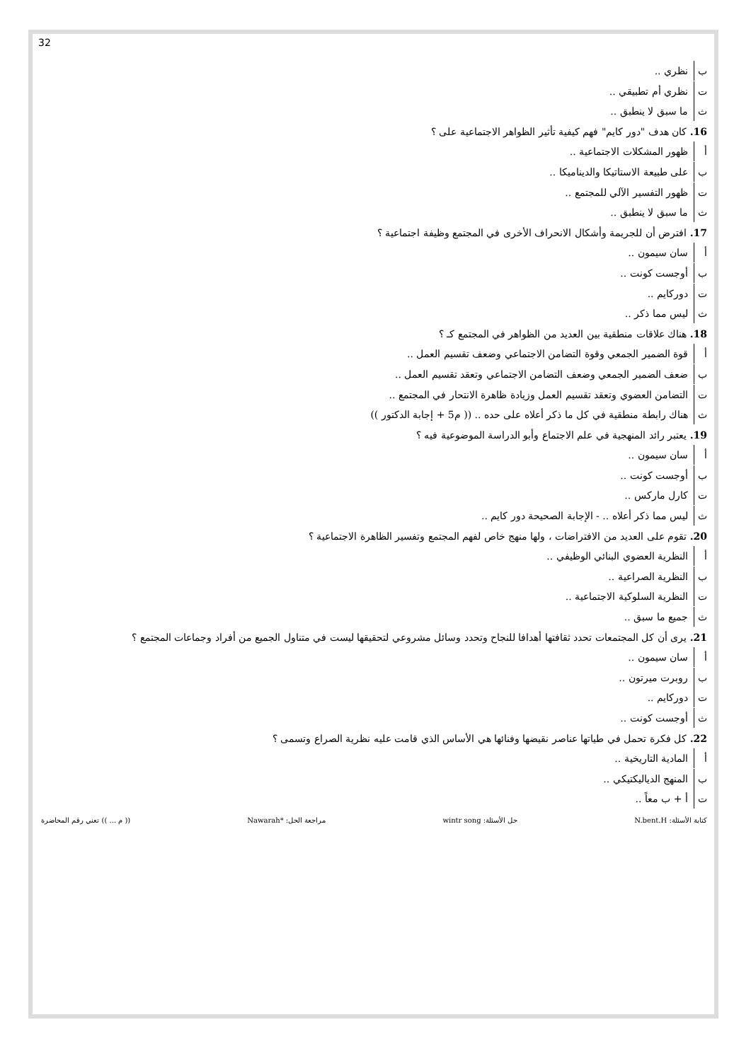32
ب نظري ..
ت نظري أم تطبيقي ..
ث ما سبق لا ينطبق ..
16. كان هدف "دور كايم" فهم كيفية تأثير الظواهر الاجتماعية على ؟
أ ظهور المشكلات الاجتماعية ..
ب على طبيعة الاستاتيكا والديناميكا ..
ت ظهور التفسير الآلي للمجتمع ..
ث ما سبق لا ينطبق ..
17. افترض أن للجريمة وأشكال الانحراف الأخرى في المجتمع وظيفة اجتماعية ؟
أ سان سيمون ..
ب أوجست كونت ..
ت دوركايم ..
ث ليس مما ذكر ..
18. هناك علاقات منطقية بين العديد من الظواهر في المجتمع كـ ؟
أ قوة الضمير الجمعي وقوة التضامن الاجتماعي وضعف تقسيم العمل ..
ب ضعف الضمير الجمعي وضعف التضامن الاجتماعي وتعقد تقسيم العمل ..
ت التضامن العضوي وتعقد تقسيم العمل وزيادة ظاهرة الانتحار في المجتمع ..
ث هناك رابطة منطقية في كل ما ذكر أعلاه على حده .. (( م5 + إجابة الدكتور ))
19. يعتبر رائد المنهجية في علم الاجتماع وأبو الدراسة الموضوعية فيه ؟
أ سان سيمون ..
ب أوجست كونت ..
ت كارل ماركس ..
ث ليس مما ذكر أعلاه .. - الإجابة الصحيحة دور كايم ..
20. تقوم على العديد من الافتراضات ، ولها منهج خاص لفهم المجتمع وتفسير الظاهرة الاجتماعية ؟
أ النظرية العضوي البنائي الوظيفي ..
ب النظرية الصراعية ..
ت النظرية السلوكية الاجتماعية ..
ث جميع ما سبق ..
21. يرى أن كل المجتمعات تحدد ثقافتها أهدافا للنجاح وتحدد وسائل مشروعي لتحقيقها ليست في متناول الجميع من أفراد وجماعات المجتمع ؟
أ سان سيمون ..
ب روبرت ميرتون ..
ت دوركايم ..
ث أوجست كونت ..
22. كل فكرة تحمل في طياتها عناصر نقيضها وفنائها هي الأساس الذي قامت عليه نظرية الصراع وتسمى ؟
أ المادية التاريخية ..
ب المنهج الدياليكتيكي ..
ت أ + ب معاً ..
كتابة الأسئلة: N.bent.H حل الأسئلة: wintr song مراجعة الحل: *Nawarah (( م ... )) تعني رقم المحاضرة